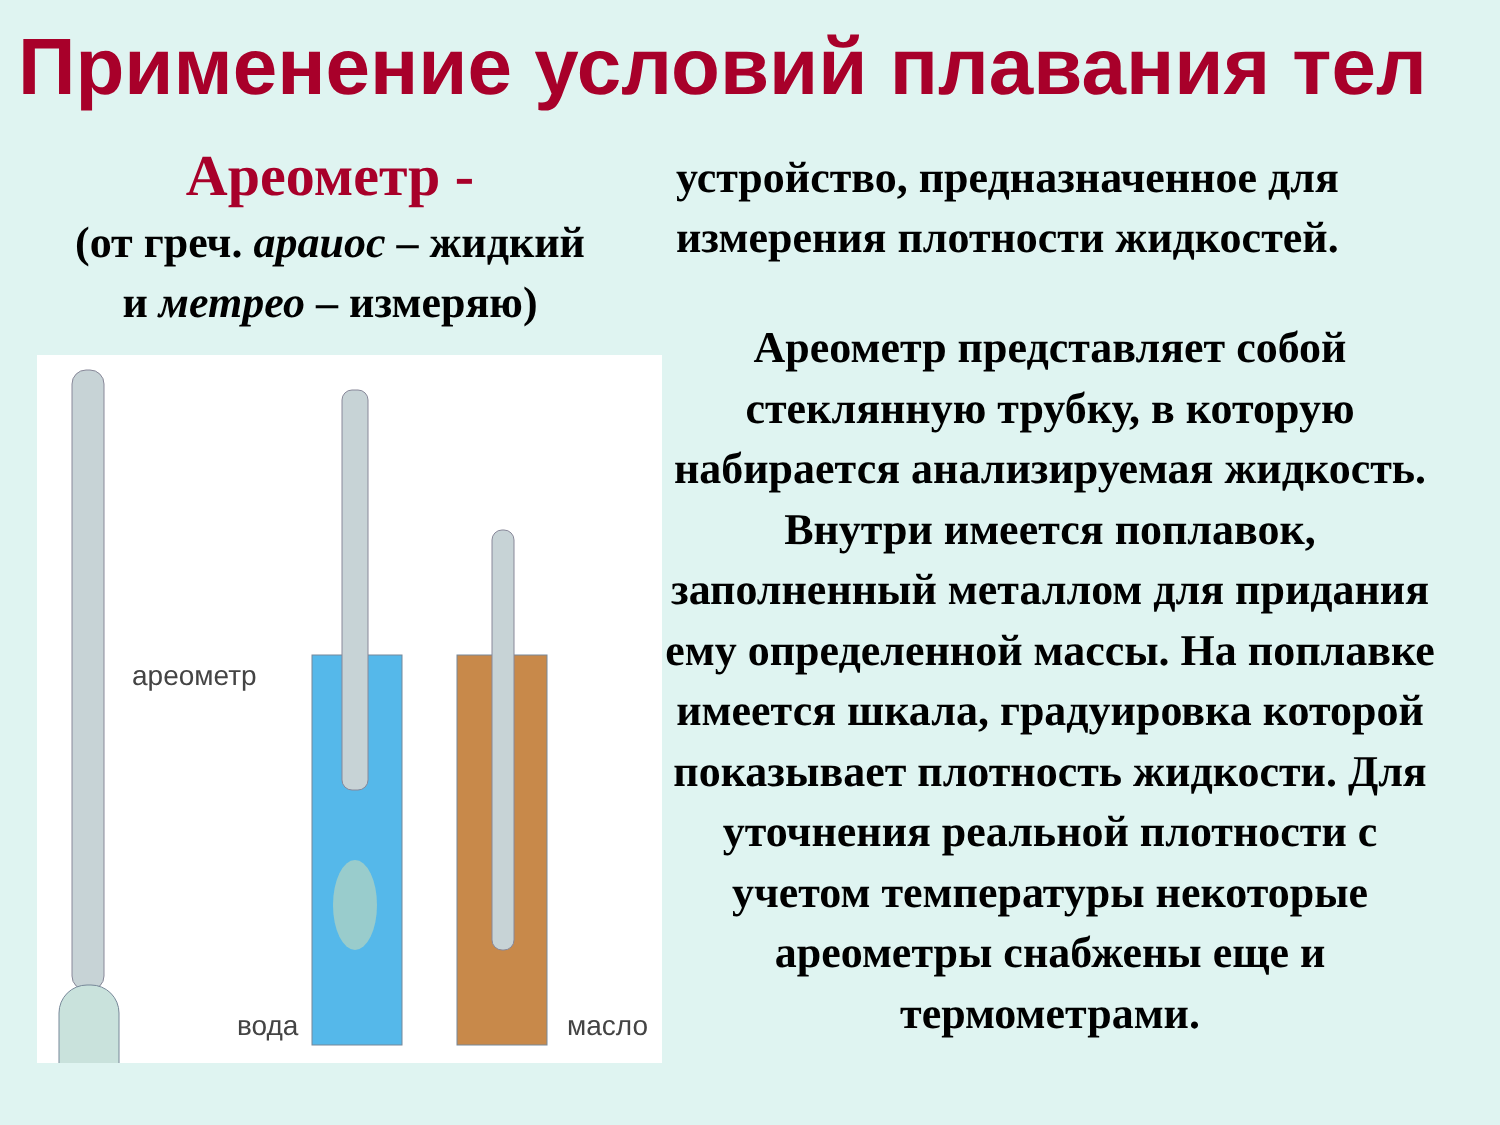Применение условий плавания тел
Ареометр -
(от греч. араиос – жидкий
и метрео – измеряю)
ареометр
вода
масло
устройство, предназначенное для
измерения плотности жидкостей.
Ареометр представляет собой стеклянную трубку, в которую набирается анализируемая жидкость. Внутри имеется поплавок, заполненный металлом для придания ему определенной массы. На поплавке имеется шкала, градуировка которой показывает плотность жидкости. Для уточнения реальной плотности с учетом температуры некоторые ареометры снабжены еще и термометрами.